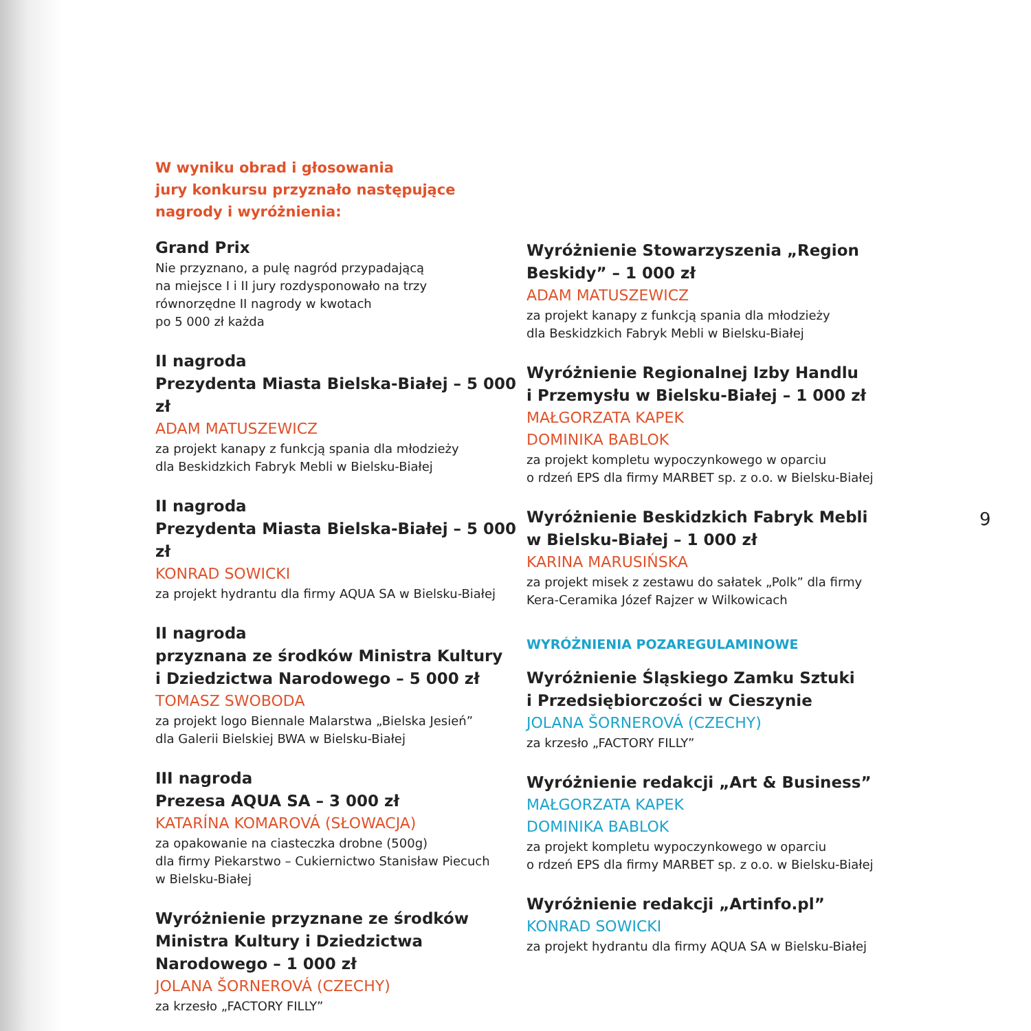W wyniku obrad i głosowania
jury konkursu przyznało następujące
nagrody i wyróżnienia:
Grand Prix
Nie przyznano, a pulę nagród przypadającą
na miejsce I i II jury rozdysponowało na trzy
równorzędne II nagrody w kwotach
po 5 000 zł każda
II nagroda
Prezydenta Miasta Bielska-Białej – 5 000 zł
ADAM MATUSZEWICZ
za projekt kanapy z funkcją spania dla młodzieży
dla Beskidzkich Fabryk Mebli w Bielsku-Białej
II nagroda
Prezydenta Miasta Bielska-Białej – 5 000 zł
KONRAD SOWICKI
za projekt hydrantu dla firmy AQUA SA w Bielsku-Białej
II nagroda
przyznana ze środków Ministra Kultury
i Dziedzictwa Narodowego – 5 000 zł
TOMASZ SWOBODA
za projekt logo Biennale Malarstwa „Bielska Jesień”
dla Galerii Bielskiej BWA w Bielsku-Białej
III nagroda
Prezesa AQUA SA – 3 000 zł
KATARÍNA KOMAROVÁ (SŁOWACJA)
za opakowanie na ciasteczka drobne (500g)
dla firmy Piekarstwo – Cukiernictwo Stanisław Piecuch
w Bielsku-Białej
Wyróżnienie przyznane ze środków
Ministra Kultury i Dziedzictwa
Narodowego – 1 000 zł
JOLANA ŠORNEROVÁ (CZECHY)
za krzesło „FACTORY FILLY”
Wyróżnienie Stowarzyszenia „Region
Beskidy” – 1 000 zł
ADAM MATUSZEWICZ
za projekt kanapy z funkcją spania dla młodzieży
dla Beskidzkich Fabryk Mebli w Bielsku-Białej
Wyróżnienie Regionalnej Izby Handlu
i Przemysłu w Bielsku-Białej – 1 000 zł
MAŁGORZATA KAPEK
DOMINIKA BABLOK
za projekt kompletu wypoczynkowego w oparciu
o rdzeń EPS dla firmy MARBET sp. z o.o. w Bielsku-Białej
Wyróżnienie Beskidzkich Fabryk Mebli
w Bielsku-Białej – 1 000 zł
KARINA MARUSIŃSKA
za projekt misek z zestawu do sałatek „Polk” dla firmy
Kera-Ceramika Józef Rajzer w Wilkowicach
WYRÓŻNIENIA POZAREGULAMINOWE
Wyróżnienie Śląskiego Zamku Sztuki
i Przedsiębiorczości w Cieszynie
JOLANA ŠORNEROVÁ (CZECHY)
za krzesło „FACTORY FILLY”
Wyróżnienie redakcji „Art & Business”
MAŁGORZATA KAPEK
DOMINIKA BABLOK
za projekt kompletu wypoczynkowego w oparciu
o rdzeń EPS dla firmy MARBET sp. z o.o. w Bielsku-Białej
Wyróżnienie redakcji „Artinfo.pl”
KONRAD SOWICKI
za projekt hydrantu dla firmy AQUA SA w Bielsku-Białej
9